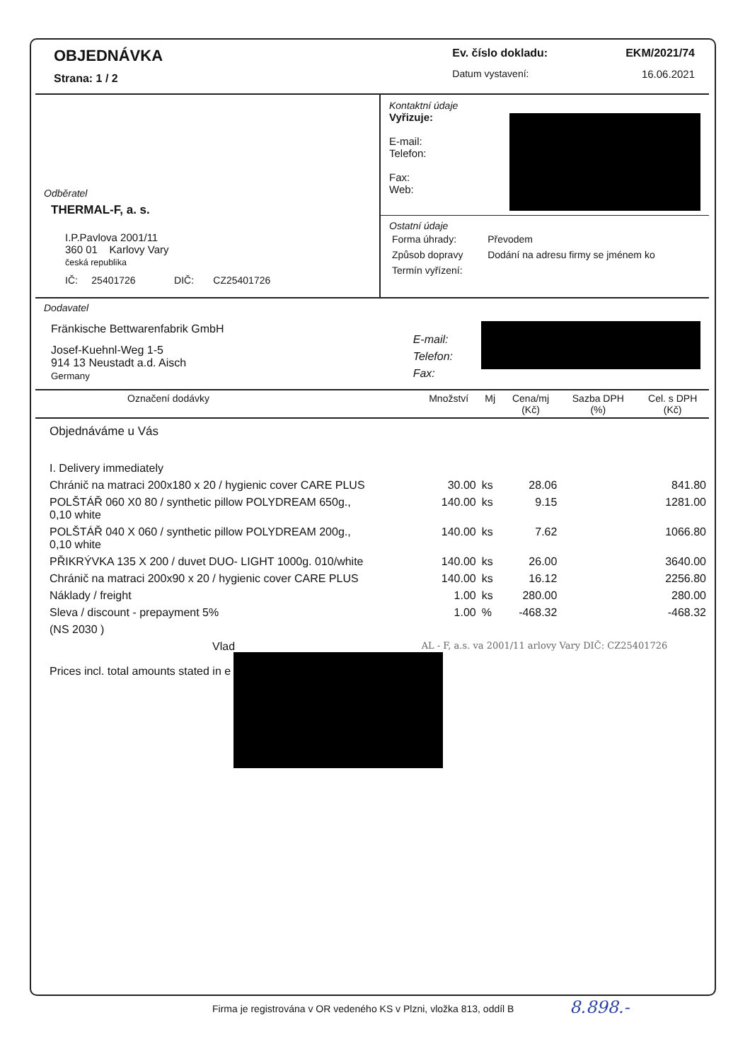OBJEDNÁVKA
Strana: 1 / 2
Ev. číslo dokladu:
Datum vystavení:
EKM/2021/74
16.06.2021
Odběratel
THERMAL-F, a. s.
I.P.Pavlova 2001/11
360 01 Karlovy Vary
česká republika
IČ: 25401726 DIČ: CZ25401726
Kontaktní údaje
Vyřizuje:
E-mail:
Telefon:
Fax:
Web:
Ostatní údaje
| Forma úhrady: | Převodem |
| Způsob dopravy | Dodání na adresu firmy se jménem ko |
| Termín vyřízení: | |
Dodavatel
Fränkische Bettwarenfabrik GmbH
Josef-Kuehnl-Weg 1-5
914 13 Neustadt a.d. Aisch
Germany
E-mail:
Telefon:
Fax:
| Označení dodávky | Množství | Mj | Cena/mj (Kč) | Sazba DPH (%) | Cel. s DPH (Kč) |
| --- | --- | --- | --- | --- | --- |
| Objednáváme u Vás | | | | | |
| I. Delivery immediately | | | | | |
| Chránič na matraci 200x180 x 20 / hygienic cover CARE PLUS | 30.00 | ks | 28.06 | | 841.80 |
| POLŠTÁŘ 060 X0 80 / synthetic pillow POLYDREAM 650g., 0,10 white | 140.00 | ks | 9.15 | | 1281.00 |
| POLŠTÁŘ 040 X 060 / synthetic pillow POLYDREAM 200g., 0,10 white | 140.00 | ks | 7.62 | | 1066.80 |
| PŘIKRÝVKA 135 X 200 / duvet DUO- LIGHT 1000g. 010/white | 140.00 | ks | 26.00 | | 3640.00 |
| Chránič na matraci 200x90 x 20 / hygienic cover CARE PLUS | 140.00 | ks | 16.12 | | 2256.80 |
| Náklady / freight | 1.00 | ks | 280.00 | | 280.00 |
| Sleva / discount - prepayment 5% | 1.00 | % | -468.32 | | -468.32 |
| (NS 2030 ) | | | | | |
| Vlad | AL - F, a.s. va 2001/11 arlovy Vary DIČ: CZ25401726 | | | | |
| Prices incl. total amounts stated in e | | | | | |
Firma je registrována v OR vedeného KS v Plzni, vložka 813, oddíl B
8.898.-